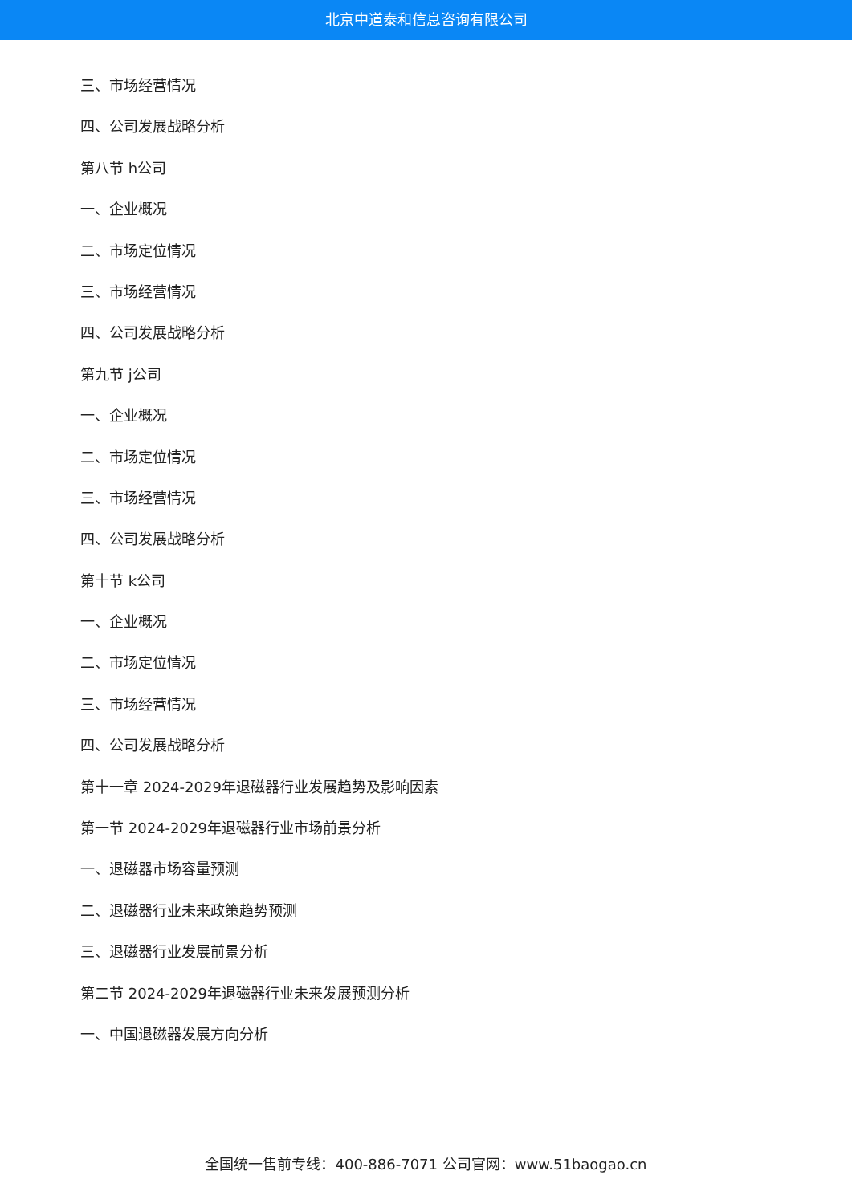北京中道泰和信息咨询有限公司
三、市场经营情况
四、公司发展战略分析
第八节 h公司
一、企业概况
二、市场定位情况
三、市场经营情况
四、公司发展战略分析
第九节 j公司
一、企业概况
二、市场定位情况
三、市场经营情况
四、公司发展战略分析
第十节 k公司
一、企业概况
二、市场定位情况
三、市场经营情况
四、公司发展战略分析
第十一章 2024-2029年退磁器行业发展趋势及影响因素
第一节 2024-2029年退磁器行业市场前景分析
一、退磁器市场容量预测
二、退磁器行业未来政策趋势预测
三、退磁器行业发展前景分析
第二节 2024-2029年退磁器行业未来发展预测分析
一、中国退磁器发展方向分析
全国统一售前专线：400-886-7071 公司官网：www.51baogao.cn